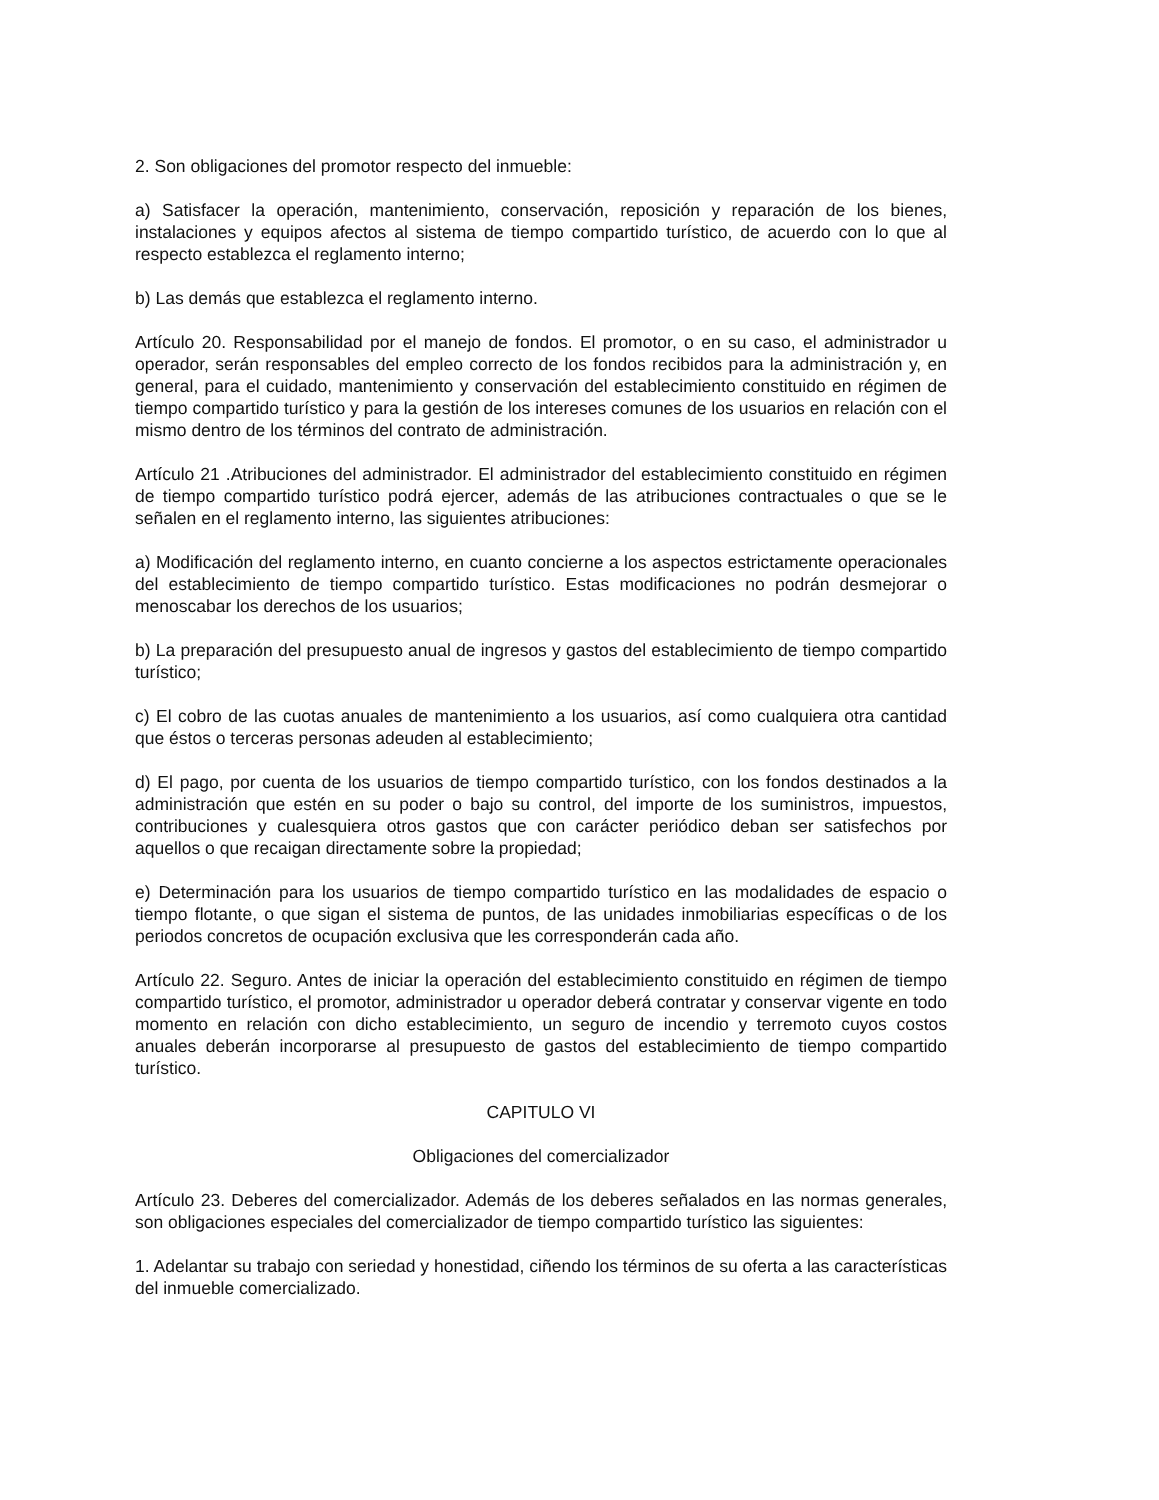2. Son obligaciones del promotor respecto del inmueble:
a) Satisfacer la operación, mantenimiento, conservación, reposición y reparación de los bienes, instalaciones y equipos afectos al sistema de tiempo compartido turístico, de acuerdo con lo que al respecto establezca el reglamento interno;
b) Las demás que establezca el reglamento interno.
Artículo 20. Responsabilidad por el manejo de fondos. El promotor, o en su caso, el administrador u operador, serán responsables del empleo correcto de los fondos recibidos para la administración y, en general, para el cuidado, mantenimiento y conservación del establecimiento constituido en régimen de tiempo compartido turístico y para la gestión de los intereses comunes de los usuarios en relación con el mismo dentro de los términos del contrato de administración.
Artículo 21 .Atribuciones del administrador. El administrador del establecimiento constituido en régimen de tiempo compartido turístico podrá ejercer, además de las atribuciones contractuales o que se le señalen en el reglamento interno, las siguientes atribuciones:
a) Modificación del reglamento interno, en cuanto concierne a los aspectos estrictamente operacionales del establecimiento de tiempo compartido turístico. Estas modificaciones no podrán desmejorar o menoscabar los derechos de los usuarios;
b) La preparación del presupuesto anual de ingresos y gastos del establecimiento de tiempo compartido turístico;
c) El cobro de las cuotas anuales de mantenimiento a los usuarios, así como cualquiera otra cantidad que éstos o terceras personas adeuden al establecimiento;
d) El pago, por cuenta de los usuarios de tiempo compartido turístico, con los fondos destinados a la administración que estén en su poder o bajo su control, del importe de los suministros, impuestos, contribuciones y cualesquiera otros gastos que con carácter periódico deban ser satisfechos por aquellos o que recaigan directamente sobre la propiedad;
e) Determinación para los usuarios de tiempo compartido turístico en las modalidades de espacio o tiempo flotante, o que sigan el sistema de puntos, de las unidades inmobiliarias específicas o de los periodos concretos de ocupación exclusiva que les corresponderán cada año.
Artículo 22. Seguro. Antes de iniciar la operación del establecimiento constituido en régimen de tiempo compartido turístico, el promotor, administrador u operador deberá contratar y conservar vigente en todo momento en relación con dicho establecimiento, un seguro de incendio y terremoto cuyos costos anuales deberán incorporarse al presupuesto de gastos del establecimiento de tiempo compartido turístico.
CAPITULO VI
Obligaciones del comercializador
Artículo 23. Deberes del comercializador. Además de los deberes señalados en las normas generales, son obligaciones especiales del comercializador de tiempo compartido turístico las siguientes:
1. Adelantar su trabajo con seriedad y honestidad, ciñendo los términos de su oferta a las características del inmueble comercializado.